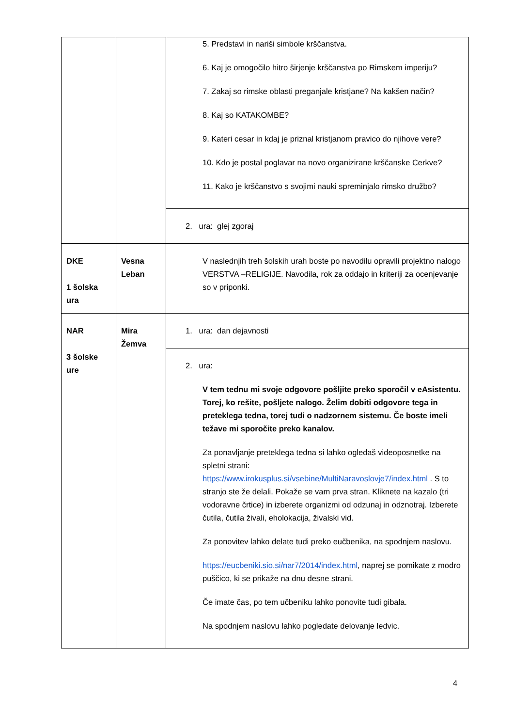| | | 5. Predstavi in nariši simbole krščanstva. 6. Kaj je omogočilo hitro širjenje krščanstva po Rimskem imperiju? 7. Zakaj so rimske oblasti preganjale kristjane? Na kakšen način? 8. Kaj so KATAKOMBE? 9. Kateri cesar in kdaj je priznal kristjanom pravico do njihove vere? 10. Kdo je postal poglavar na novo organizirane krščanske Cerkve? 11. Kako je krščanstvo s svojimi nauki spreminjalo rimsko družbo? |
| | | 2. ura: glej zgoraj |
| DKE 1 šolska ura | Vesna Leban | V naslednjih treh šolskih urah boste po navodilu opravili projektno nalogo VERSTVA –RELIGIJE. Navodila, rok za oddajo in kriteriji za ocenjevanje so v priponki. |
| NAR 3 šolske ure | Mira Žemva | 1. ura: dan dejavnosti |
| | | 2. ura: V tem tednu mi svoje odgovore pošljite preko sporočil v eAsistentu. Torej, ko rešite, pošljete nalogo. Želim dobiti odgovore tega in preteklega tedna, torej tudi o nadzornem sistemu. Če boste imeli težave mi sporočite preko kanalov. Za ponavljanje preteklega tedna si lahko ogledaš videoposnetke na spletni strani: https://www.irokusplus.si/vsebine/MultiNaravoslovje7/index.html . S to stranjo ste že delali. Pokaže se vam prva stran. Kliknete na kazalo (tri vodoravne črtice) in izberete organizmi od odzunaj in odznotraj. Izberete čutila, čutila živali, eholokacija, živalski vid. Za ponovitev lahko delate tudi preko eučbenika, na spodnjem naslovu. https://eucbeniki.sio.si/nar7/2014/index.html , naprej se pomikate z modro puščico, ki se prikaže na dnu desne strani. Če imate čas, po tem učbeniku lahko ponovite tudi gibala. Na spodnjem naslovu lahko pogledate delovanje ledvic. |
4